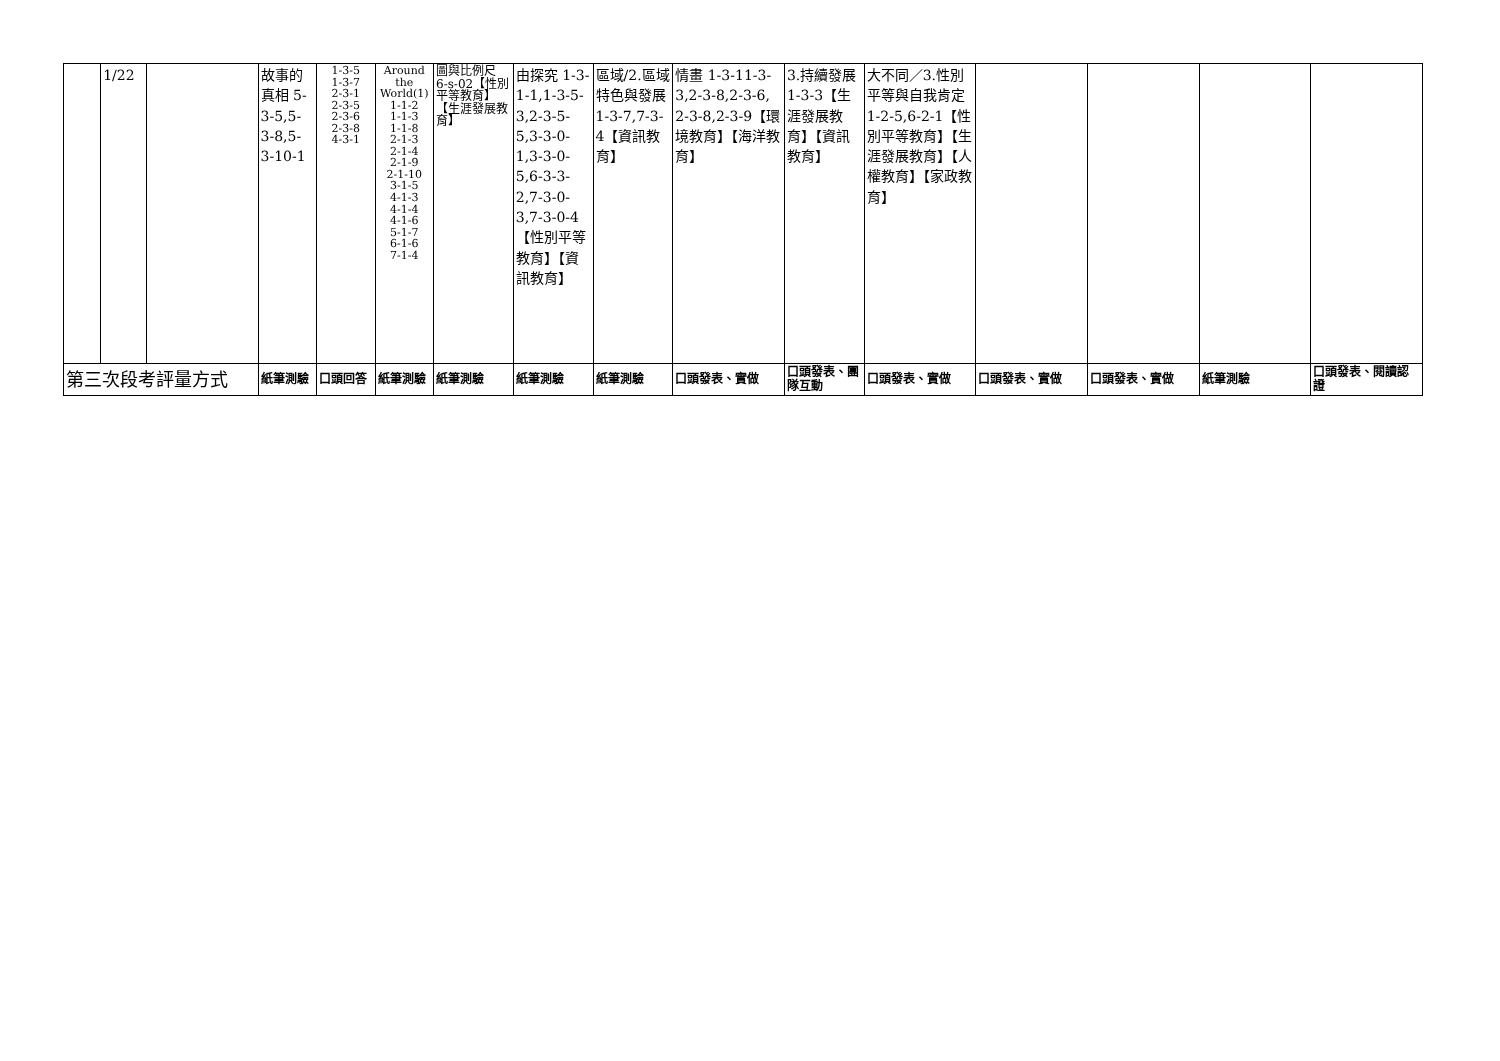| | 1/22 | | 故事的真相 5-3-5,5-3-8,5-3-10-1 | 1-3-5 1-3-7 2-3-1 2-3-5 2-3-6 2-3-8 4-3-1 | Around the World(1) 1-1-2 1-1-3 1-1-8 2-1-3 2-1-4 2-1-9 2-1-10 3-1-5 4-1-3 4-1-4 4-1-6 5-1-7 6-1-6 7-1-4 | 圖與比例尺 6-s-02【性別平等教育】【生涯發展教育】 | 由探究 1-3-1-1,1-3-5-3,2-3-5-5,3-3-0-1,3-3-0-5,6-3-3-2,7-3-0-3,7-3-0-4【性別平等教育】【資訊教育】 | 區域/2.區域特色與發展 1-3-7,7-3-4【資訊教育】 | 情畫 1-3-11-3-3,2-3-8,2-3-6, 2-3-8,2-3-9【環境教育】【海洋教育】 | 3.持續發展 1-3-3【生涯發展教育】【資訊教育】 | 大不同／3.性別平等與自我肯定 1-2-5,6-2-1【性別平等教育】【生涯發展教育】【人權教育】【家政教育】 | | | | |
| 第三次段考評量方式 | | | 紙筆測驗 | 口頭回答 | 紙筆測驗 | 紙筆測驗 | 紙筆測驗 | 紙筆測驗 | 口頭發表、實做 | 口頭發表、團隊互動 | 口頭發表、實做 | 口頭發表、實做 | 口頭發表、實做 | 紙筆測驗 | 口頭發表、閱讀認證 |